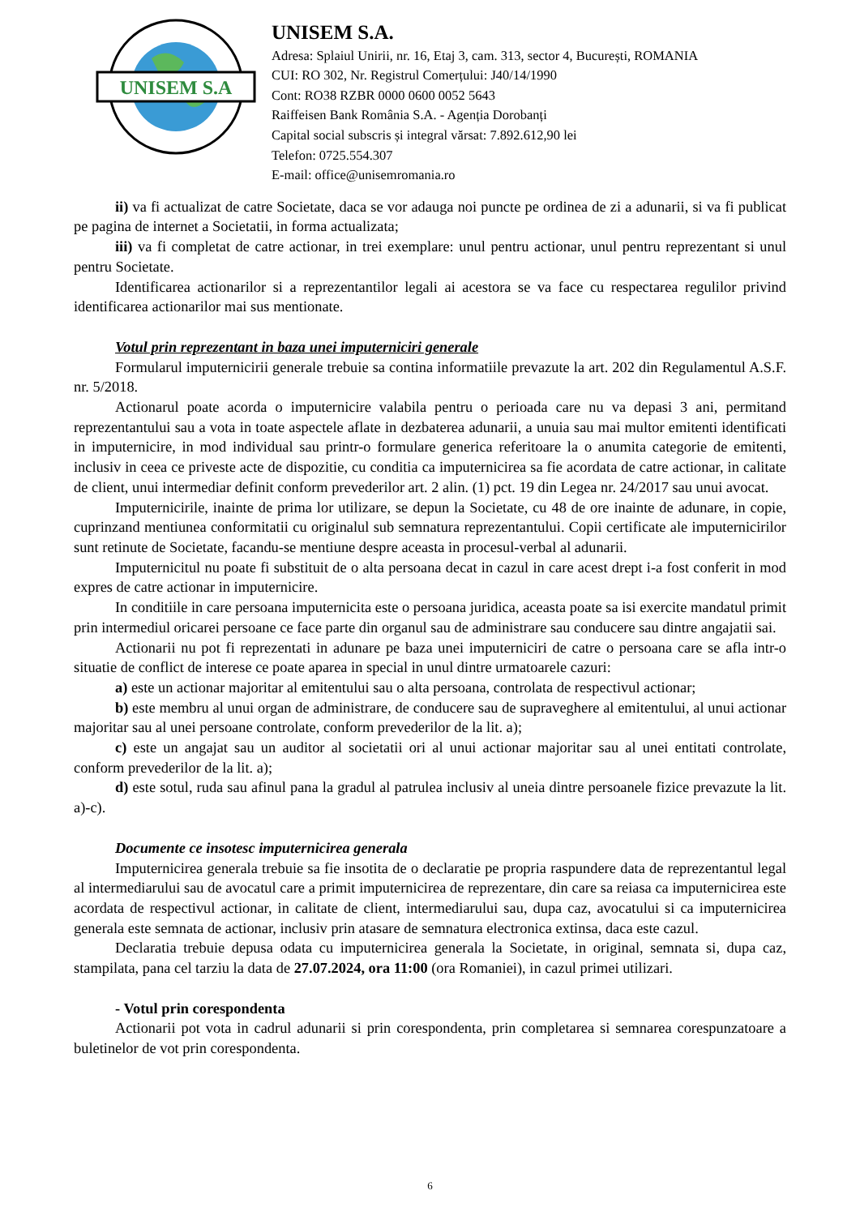UNISEM S.A
UNISEM S.A.
Adresa: Splaiul Unirii, nr. 16, Etaj 3, cam. 313, sector 4, București, ROMANIA
CUI: RO 302, Nr. Registrul Comerțului: J40/14/1990
Cont: RO38 RZBR 0000 0600 0052 5643
Raiffeisen Bank România S.A. - Agenția Dorobanți
Capital social subscris și integral vărsat: 7.892.612,90 lei
Telefon: 0725.554.307
E-mail: office@unisemromania.ro
ii) va fi actualizat de catre Societate, daca se vor adauga noi puncte pe ordinea de zi a adunarii, si va fi publicat pe pagina de internet a Societatii, in forma actualizata;
iii) va fi completat de catre actionar, in trei exemplare: unul pentru actionar, unul pentru reprezentant si unul pentru Societate.
Identificarea actionarilor si a reprezentantilor legali ai acestora se va face cu respectarea regulilor privind identificarea actionarilor mai sus mentionate.
Votul prin reprezentant in baza unei imputerniciri generale
Formularul imputernicirii generale trebuie sa contina informatiile prevazute la art. 202 din Regulamentul A.S.F. nr. 5/2018.
Actionarul poate acorda o imputernicire valabila pentru o perioada care nu va depasi 3 ani, permitand reprezentantului sau a vota in toate aspectele aflate in dezbaterea adunarii, a unuia sau mai multor emitenti identificati in imputernicire, in mod individual sau printr-o formulare generica referitoare la o anumita categorie de emitenti, inclusiv in ceea ce priveste acte de dispozitie, cu conditia ca imputernicirea sa fie acordata de catre actionar, in calitate de client, unui intermediar definit conform prevederilor art. 2 alin. (1) pct. 19 din Legea nr. 24/2017 sau unui avocat.
Imputernicirile, inainte de prima lor utilizare, se depun la Societate, cu 48 de ore inainte de adunare, in copie, cuprinzand mentiunea conformitatii cu originalul sub semnatura reprezentantului. Copii certificate ale imputernicirilor sunt retinute de Societate, facandu-se mentiune despre aceasta in procesul-verbal al adunarii.
Imputernicitul nu poate fi substituit de o alta persoana decat in cazul in care acest drept i-a fost conferit in mod expres de catre actionar in imputernicire.
In conditiile in care persoana imputernicita este o persoana juridica, aceasta poate sa isi exercite mandatul primit prin intermediul oricarei persoane ce face parte din organul sau de administrare sau conducere sau dintre angajatii sai.
Actionarii nu pot fi reprezentati in adunare pe baza unei imputerniciri de catre o persoana care se afla intr-o situatie de conflict de interese ce poate aparea in special in unul dintre urmatoarele cazuri:
a) este un actionar majoritar al emitentului sau o alta persoana, controlata de respectivul actionar;
b) este membru al unui organ de administrare, de conducere sau de supraveghere al emitentului, al unui actionar majoritar sau al unei persoane controlate, conform prevederilor de la lit. a);
c) este un angajat sau un auditor al societatii ori al unui actionar majoritar sau al unei entitati controlate, conform prevederilor de la lit. a);
d) este sotul, ruda sau afinul pana la gradul al patrulea inclusiv al uneia dintre persoanele fizice prevazute la lit. a)-c).
Documente ce insotesc imputernicirea generala
Imputernicirea generala trebuie sa fie insotita de o declaratie pe propria raspundere data de reprezentantul legal al intermediarului sau de avocatul care a primit imputernicirea de reprezentare, din care sa reiasa ca imputernicirea este acordata de respectivul actionar, in calitate de client, intermediarului sau, dupa caz, avocatului si ca imputernicirea generala este semnata de actionar, inclusiv prin atasare de semnatura electronica extinsa, daca este cazul.
Declaratia trebuie depusa odata cu imputernicirea generala la Societate, in original, semnata si, dupa caz, stampilata, pana cel tarziu la data de 27.07.2024, ora 11:00 (ora Romaniei), in cazul primei utilizari.
- Votul prin corespondenta
Actionarii pot vota in cadrul adunarii si prin corespondenta, prin completarea si semnarea corespunzatoare a buletinelor de vot prin corespondenta.
6